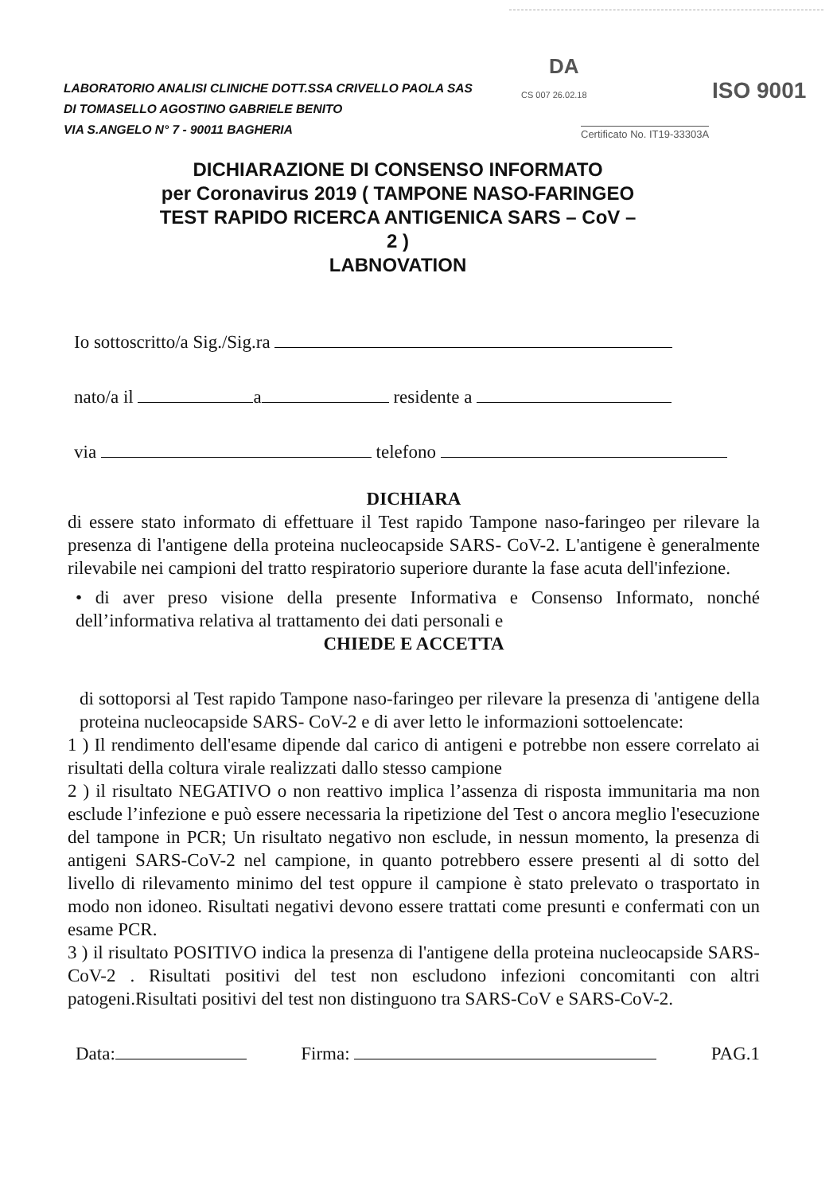LABORATORIO ANALISI CLINICHE DOTT.SSA CRIVELLO PAOLA SAS
DI TOMASELLO AGOSTINO GABRIELE BENITO
VIA S.ANGELO N° 7 - 90011 BAGHERIA
DA
CS 007 26.02.18 ISO 9001
Certificato No. IT19-33303A
DICHIARAZIONE DI CONSENSO INFORMATO
per Coronavirus 2019 ( TAMPONE NASO-FARINGEO TEST RAPIDO RICERCA ANTIGENICA SARS – CoV – 2 )
LABNOVATION
Io sottoscritto/a Sig./Sig.ra
nato/a il a residente a
via telefono
DICHIARA
di essere stato informato di effettuare il Test rapido Tampone naso-faringeo per rilevare la presenza di l'antigene della proteina nucleocapside SARS- CoV-2. L'antigene è generalmente rilevabile nei campioni del tratto respiratorio superiore durante la fase acuta dell'infezione.
• di aver preso visione della presente Informativa e Consenso Informato, nonché dell’informativa relativa al trattamento dei dati personali e
CHIEDE E ACCETTA
di sottoporsi al Test rapido Tampone naso-faringeo per rilevare la presenza di 'antigene della proteina nucleocapside SARS- CoV-2 e di aver letto le informazioni sottoelencate:
1 ) Il rendimento dell'esame dipende dal carico di antigeni e potrebbe non essere correlato ai risultati della coltura virale realizzati dallo stesso campione
2 ) il risultato NEGATIVO o non reattivo implica l’assenza di risposta immunitaria ma non esclude l’infezione e può essere necessaria la ripetizione del Test o ancora meglio l'esecuzione del tampone in PCR; Un risultato negativo non esclude, in nessun momento, la presenza di antigeni SARS-CoV-2 nel campione, in quanto potrebbero essere presenti al di sotto del livello di rilevamento minimo del test oppure il campione è stato prelevato o trasportato in modo non idoneo. Risultati negativi devono essere trattati come presunti e confermati con un esame PCR.
3 ) il risultato POSITIVO indica la presenza di l'antigene della proteina nucleocapside SARS- CoV-2 . Risultati positivi del test non escludono infezioni concomitanti con altri patogeni.Risultati positivi del test non distinguono tra SARS-CoV e SARS-CoV-2.
Data: Firma: PAG.1